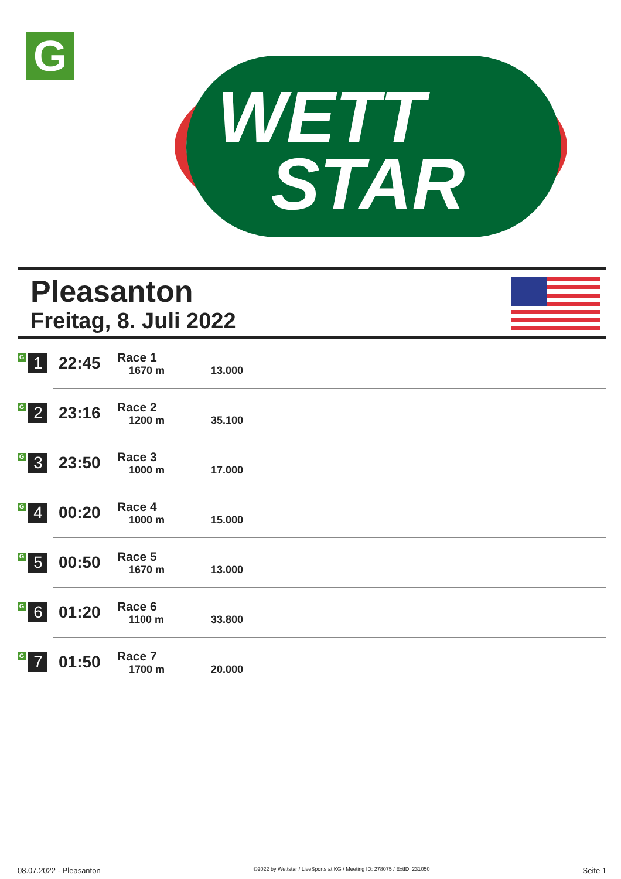G
WETT
STAR
Pleasanton
Freitag, 8. Juli 2022
| G 1 | 22:45 | Race 1 1670 m | 13.000 |
| G 2 | 23:16 | Race 2 1200 m | 35.100 |
| G 3 | 23:50 | Race 3 1000 m | 17.000 |
| G 4 | 00:20 | Race 4 1000 m | 15.000 |
| G 5 | 00:50 | Race 5 1670 m | 13.000 |
| G 6 | 01:20 | Race 6 1100 m | 33.800 |
| G 7 | 01:50 | Race 7 1700 m | 20.000 |
08.07.2022 - Pleasanton ©2022 by Wettstar / LiveSports.at KG / Meeting ID: 278075 / ExtID: 231050 Seite 1